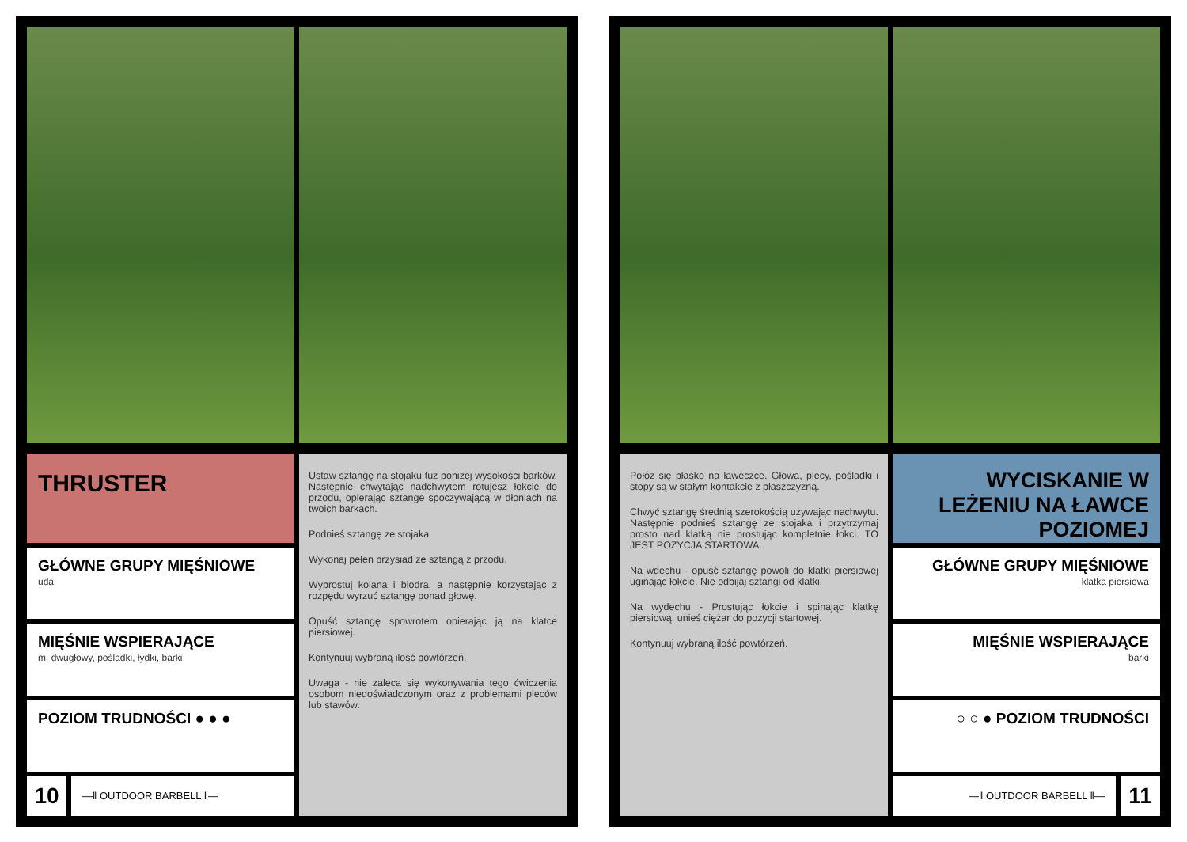THRUSTER
GŁÓWNE GRUPY MIĘŚNIOWE
uda
MIĘŚNIE WSPIERAJĄCE
m. dwugłowy, pośladki, łydki, barki
POZIOM TRUDNOŚCI ● ● ●
10
—‖ OUTDOOR BARBELL ‖—
Ustaw sztangę na stojaku tuż poniżej wysokości barków. Następnie chwytając nadchwytem rotujesz łokcie do przodu, opierając sztange spoczywającą w dłoniach na twoich barkach.
Podnieś sztangę ze stojaka
Wykonaj pełen przysiad ze sztangą z przodu.
Wyprostuj kolana i biodra, a następnie korzystając z rozpędu wyrzuć sztangę ponad głowę.
Opuść sztangę spowrotem opierając ją na klatce piersiowej.
Kontynuuj wybraną ilość powtórzeń.
Uwaga - nie zaleca się wykonywania tego ćwiczenia osobom niedoświadczonym oraz z problemami pleców lub stawów.
Połóż się płasko na ławeczce. Głowa, plecy, pośladki i stopy są w stałym kontakcie z płaszczyzną.
Chwyć sztangę średnią szerokością używając nachwytu. Następnie podnieś sztangę ze stojaka i przytrzymaj prosto nad klatką nie prostując kompletnie łokci. TO JEST POZYCJA STARTOWA.
Na wdechu - opuść sztangę powoli do klatki piersiowej uginając łokcie. Nie odbijaj sztangi od klatki.
Na wydechu - Prostując łokcie i spinając klatkę piersiową, unieś ciężar do pozycji startowej.
Kontynuuj wybraną ilość powtórzeń.
WYCISKANIE W LEŻENIU NA ŁAWCE POZIOMEJ
GŁÓWNE GRUPY MIĘŚNIOWE
klatka piersiowa
MIĘŚNIE WSPIERAJĄCE
barki
○ ○ ● POZIOM TRUDNOŚCI
—‖ OUTDOOR BARBELL ‖—
11